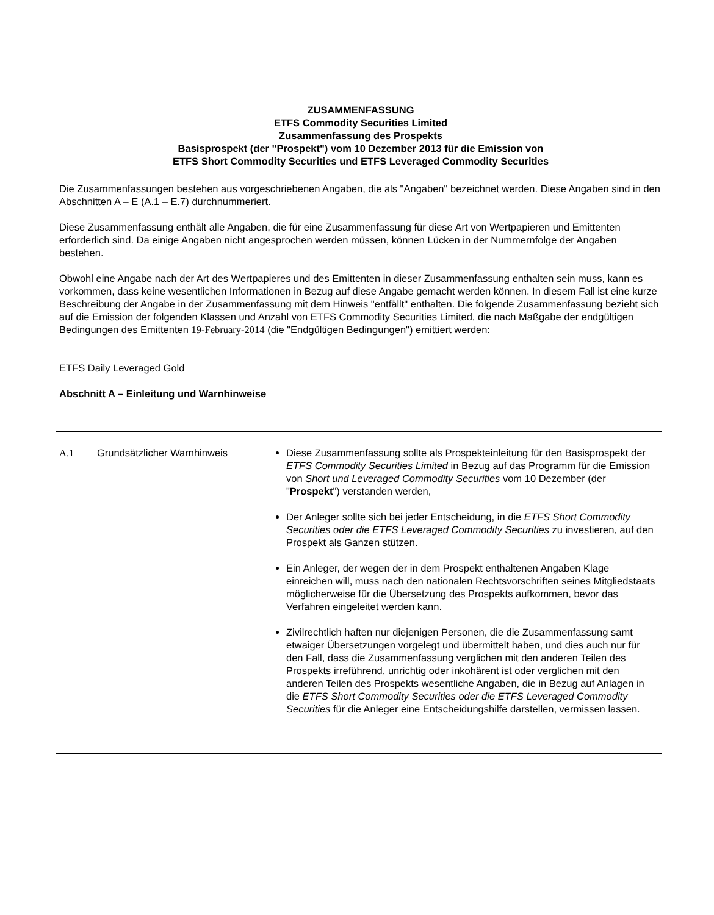ZUSAMMENFASSUNG
ETFS Commodity Securities Limited
Zusammenfassung des Prospekts
Basisprospekt (der "Prospekt") vom 10 Dezember 2013 für die Emission von
ETFS Short Commodity Securities und ETFS Leveraged Commodity Securities
Die Zusammenfassungen bestehen aus vorgeschriebenen Angaben, die als "Angaben" bezeichnet werden. Diese Angaben sind in den Abschnitten A – E (A.1 – E.7) durchnummeriert.
Diese Zusammenfassung enthält alle Angaben, die für eine Zusammenfassung für diese Art von Wertpapieren und Emittenten erforderlich sind. Da einige Angaben nicht angesprochen werden müssen, können Lücken in der Nummernfolge der Angaben bestehen.
Obwohl eine Angabe nach der Art des Wertpapieres und des Emittenten in dieser Zusammenfassung enthalten sein muss, kann es vorkommen, dass keine wesentlichen Informationen in Bezug auf diese Angabe gemacht werden können. In diesem Fall ist eine kurze Beschreibung der Angabe in der Zusammenfassung mit dem Hinweis "entfällt" enthalten. Die folgende Zusammenfassung bezieht sich auf die Emission der folgenden Klassen und Anzahl von ETFS Commodity Securities Limited, die nach Maßgabe der endgültigen Bedingungen des Emittenten 19-February-2014 (die "Endgültigen Bedingungen") emittiert werden:
ETFS Daily Leveraged Gold
Abschnitt A – Einleitung und Warnhinweise
| A.1 | Grundsätzlicher Warnhinweis | Diese Zusammenfassung sollte als Prospekteinleitung für den Basisprospekt der ETFS Commodity Securities Limited in Bezug auf das Programm für die Emission von Short und Leveraged Commodity Securities vom 10 Dezember (der " Prospekt ") verstanden werden, Der Anleger sollte sich bei jeder Entscheidung, in die ETFS Short Commodity Securities oder die ETFS Leveraged Commodity Securities zu investieren, auf den Prospekt als Ganzen stützen. Ein Anleger, der wegen der in dem Prospekt enthaltenen Angaben Klage einreichen will, muss nach den nationalen Rechtsvorschriften seines Mitgliedstaats möglicherweise für die Übersetzung des Prospekts aufkommen, bevor das Verfahren eingeleitet werden kann. Zivilrechtlich haften nur diejenigen Personen, die die Zusammenfassung samt etwaiger Übersetzungen vorgelegt und übermittelt haben, und dies auch nur für den Fall, dass die Zusammenfassung verglichen mit den anderen Teilen des Prospekts irreführend, unrichtig oder inkohärent ist oder verglichen mit den anderen Teilen des Prospekts wesentliche Angaben, die in Bezug auf Anlagen in die ETFS Short Commodity Securities oder die ETFS Leveraged Commodity Securities für die Anleger eine Entscheidungshilfe darstellen, vermissen lassen. |